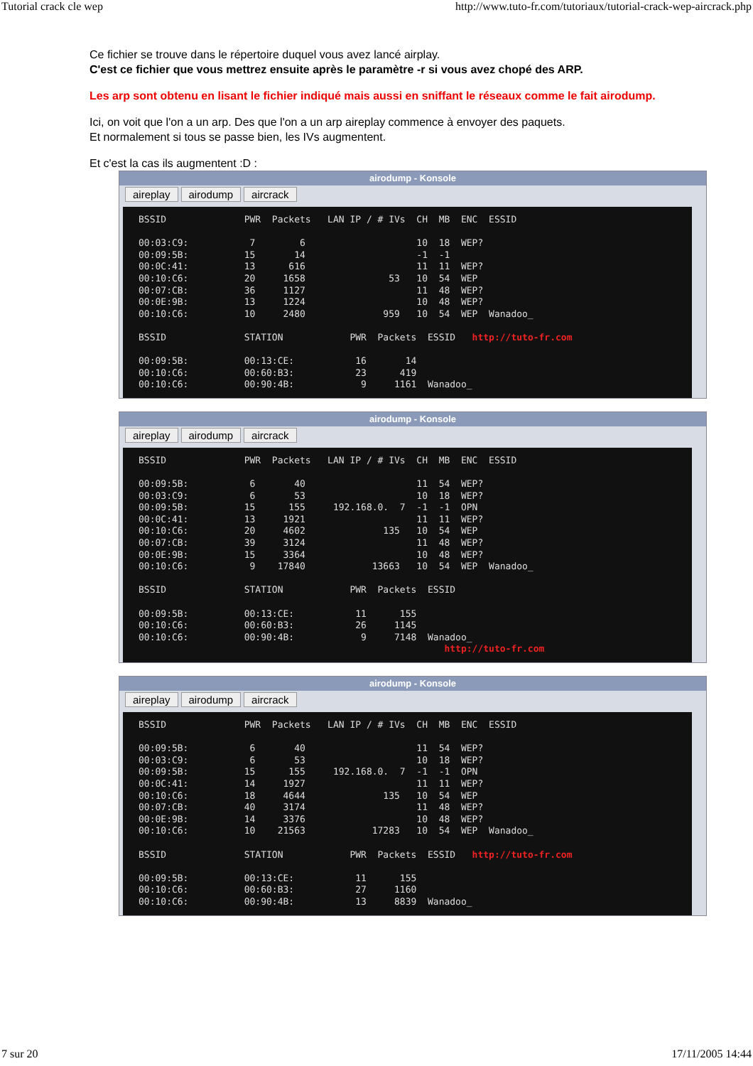Tutorial crack cle wep http://www.tuto-fr.com/tutoriaux/tutorial-crack-wep-aircrack.php
Ce fichier se trouve dans le répertoire duquel vous avez lancé airplay.
C'est ce fichier que vous mettrez ensuite après le paramètre -r si vous avez chopé des ARP.
Les arp sont obtenu en lisant le fichier indiqué mais aussi en sniffant le réseaux comme le fait airodump.
Ici, on voit que l'on a un arp. Des que l'on a un arp aireplay commence à envoyer des paquets.
Et normalement si tous se passe bien, les IVs augmentent.
Et c'est la cas ils augmentent :D :
airodump - Konsole
aireplay airodump aircrack
BSSID              PWR  Packets   LAN IP / # IVs  CH  MB  ENC  ESSID

00:03:C9:           7        6                    10  18  WEP?
00:09:5B:          15       14                    -1  -1
00:0C:41:          13      616                    11  11  WEP?
00:10:C6:          20     1658               53   10  54  WEP
00:07:CB:          36     1127                    11  48  WEP?
00:0E:9B:          13     1224                    10  48  WEP?
00:10:C6:          10     2480              959   10  54  WEP  Wanadoo_

BSSID              STATION            PWR  Packets  ESSID   http://tuto-fr.com

00:09:5B:          00:13:CE:           16       14
00:10:C6:          00:60:B3:           23      419
00:10:C6:          00:90:4B:            9     1161  Wanadoo_
airodump - Konsole
aireplay airodump aircrack
BSSID              PWR  Packets   LAN IP / # IVs  CH  MB  ENC  ESSID

00:09:5B:           6       40                    11  54  WEP?
00:03:C9:           6       53                    10  18  WEP?
00:09:5B:          15      155     192.168.0.  7  -1  -1  OPN
00:0C:41:          13     1921                    11  11  WEP?
00:10:C6:          20     4602              135   10  54  WEP
00:07:CB:          39     3124                    11  48  WEP?
00:0E:9B:          15     3364                    10  48  WEP?
00:10:C6:           9    17840            13663   10  54  WEP  Wanadoo_

BSSID              STATION            PWR  Packets  ESSID

00:09:5B:          00:13:CE:           11      155
00:10:C6:          00:60:B3:           26     1145
00:10:C6:          00:90:4B:            9     7148  Wanadoo_
                                                       http://tuto-fr.com
airodump - Konsole
aireplay airodump aircrack
BSSID              PWR  Packets   LAN IP / # IVs  CH  MB  ENC  ESSID

00:09:5B:           6       40                    11  54  WEP?
00:03:C9:           6       53                    10  18  WEP?
00:09:5B:          15      155     192.168.0.  7  -1  -1  OPN
00:0C:41:          14     1927                    11  11  WEP?
00:10:C6:          18     4644              135   10  54  WEP
00:07:CB:          40     3174                    11  48  WEP?
00:0E:9B:          14     3376                    10  48  WEP?
00:10:C6:          10    21563            17283   10  54  WEP  Wanadoo_

BSSID              STATION            PWR  Packets  ESSID   http://tuto-fr.com

00:09:5B:          00:13:CE:           11      155
00:10:C6:          00:60:B3:           27     1160
00:10:C6:          00:90:4B:           13     8839  Wanadoo_
7 sur 20 17/11/2005 14:44